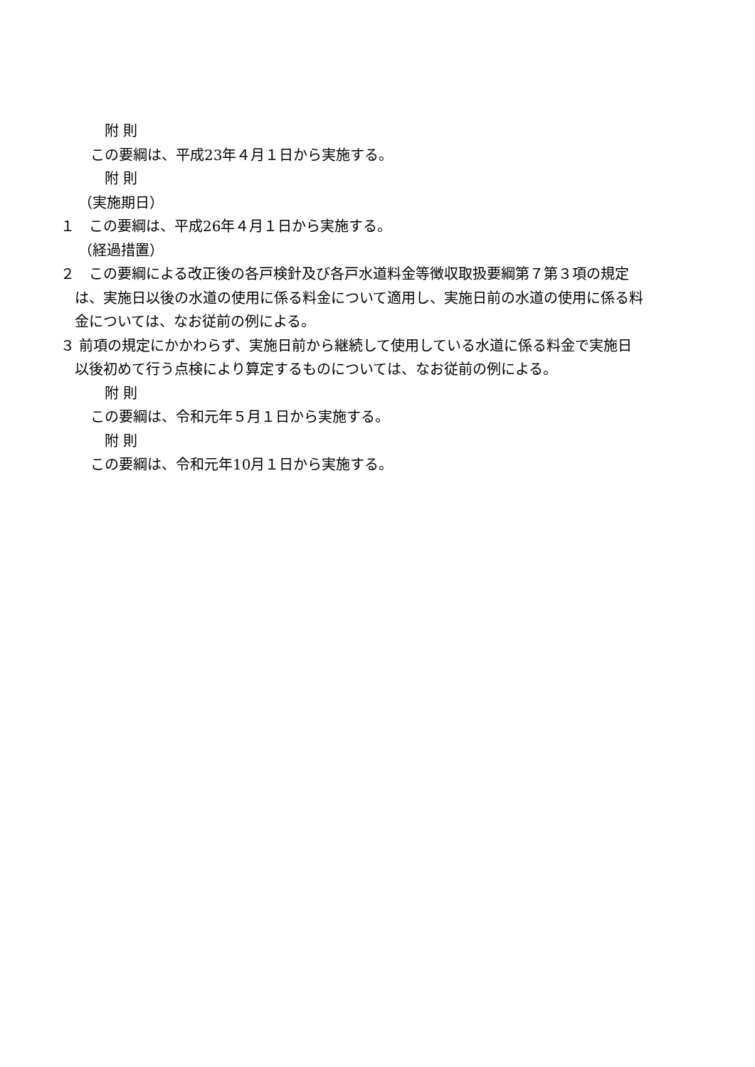附 則
この要綱は、平成23年４月１日から実施する。
附 則
（実施期日）
１　この要綱は、平成26年４月１日から実施する。
（経過措置）
２　この要綱による改正後の各戸検針及び各戸水道料金等徴収取扱要綱第７第３項の規定は、実施日以後の水道の使用に係る料金について適用し、実施日前の水道の使用に係る料金については、なお従前の例による。
３ 前項の規定にかかわらず、実施日前から継続して使用している水道に係る料金で実施日以後初めて行う点検により算定するものについては、なお従前の例による。
附 則
この要綱は、令和元年５月１日から実施する。
附 則
この要綱は、令和元年10月１日から実施する。